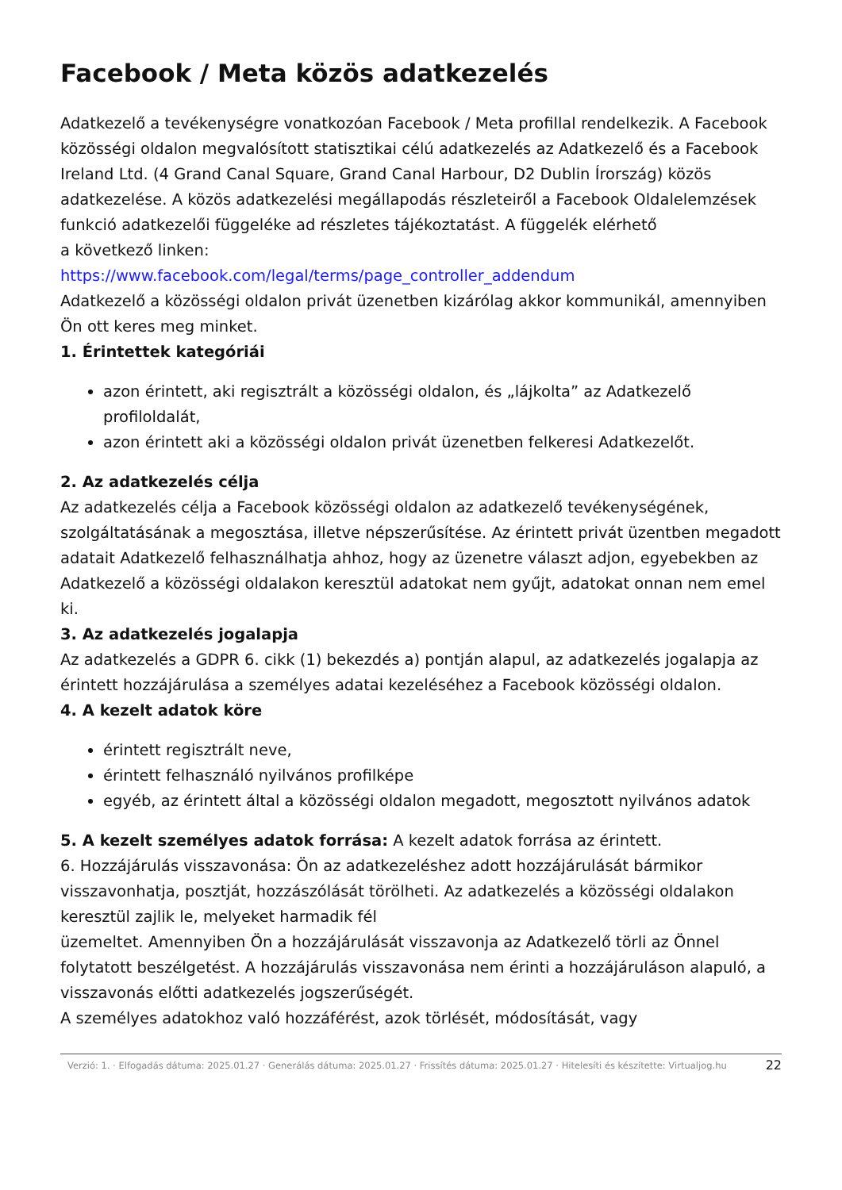Facebook / Meta közös adatkezelés
Adatkezelő a tevékenységre vonatkozóan Facebook / Meta profillal rendelkezik. A Facebook közösségi oldalon megvalósított statisztikai célú adatkezelés az Adatkezelő és a Facebook Ireland Ltd. (4 Grand Canal Square, Grand Canal Harbour, D2 Dublin Írország) közös adatkezelése. A közös adatkezelési megállapodás részleteiről a Facebook Oldalelemzések funkció adatkezelői függeléke ad részletes tájékoztatást. A függelék elérhető
a következő linken:
https://www.facebook.com/legal/terms/page_controller_addendum
Adatkezelő a közösségi oldalon privát üzenetben kizárólag akkor kommunikál, amennyiben Ön ott keres meg minket.
1. Érintettek kategóriái
azon érintett, aki regisztrált a közösségi oldalon, és „lájkolta” az Adatkezelő profiloldalát,
azon érintett aki a közösségi oldalon privát üzenetben felkeresi Adatkezelőt.
2. Az adatkezelés célja
Az adatkezelés célja a Facebook közösségi oldalon az adatkezelő tevékenységének, szolgáltatásának a megosztása, illetve népszerűsítése. Az érintett privát üzentben megadott adatait Adatkezelő felhasználhatja ahhoz, hogy az üzenetre választ adjon, egyebekben az Adatkezelő a közösségi oldalakon keresztül adatokat nem gyűjt, adatokat onnan nem emel ki.
3. Az adatkezelés jogalapja
Az adatkezelés a GDPR 6. cikk (1) bekezdés a) pontján alapul, az adatkezelés jogalapja az érintett hozzájárulása a személyes adatai kezeléséhez a Facebook közösségi oldalon.
4. A kezelt adatok köre
érintett regisztrált neve,
érintett felhasználó nyilvános profilképe
egyéb, az érintett által a közösségi oldalon megadott, megosztott nyilvános adatok
5. A kezelt személyes adatok forrása: A kezelt adatok forrása az érintett.
6. Hozzájárulás visszavonása: Ön az adatkezeléshez adott hozzájárulását bármikor visszavonhatja, posztját, hozzászólását törölheti. Az adatkezelés a közösségi oldalakon keresztül zajlik le, melyeket harmadik fél
üzemeltet. Amennyiben Ön a hozzájárulását visszavonja az Adatkezelő törli az Önnel folytatott beszélgetést. A hozzájárulás visszavonása nem érinti a hozzájáruláson alapuló, a visszavonás előtti adatkezelés jogszerűségét.
A személyes adatokhoz való hozzáférést, azok törlését, módosítását, vagy
Verzió: 1. · Elfogadás dátuma: 2025.01.27 · Generálás dátuma: 2025.01.27 · Frissítés dátuma: 2025.01.27 · Hitelesíti és készítette: Virtualjog.hu
22